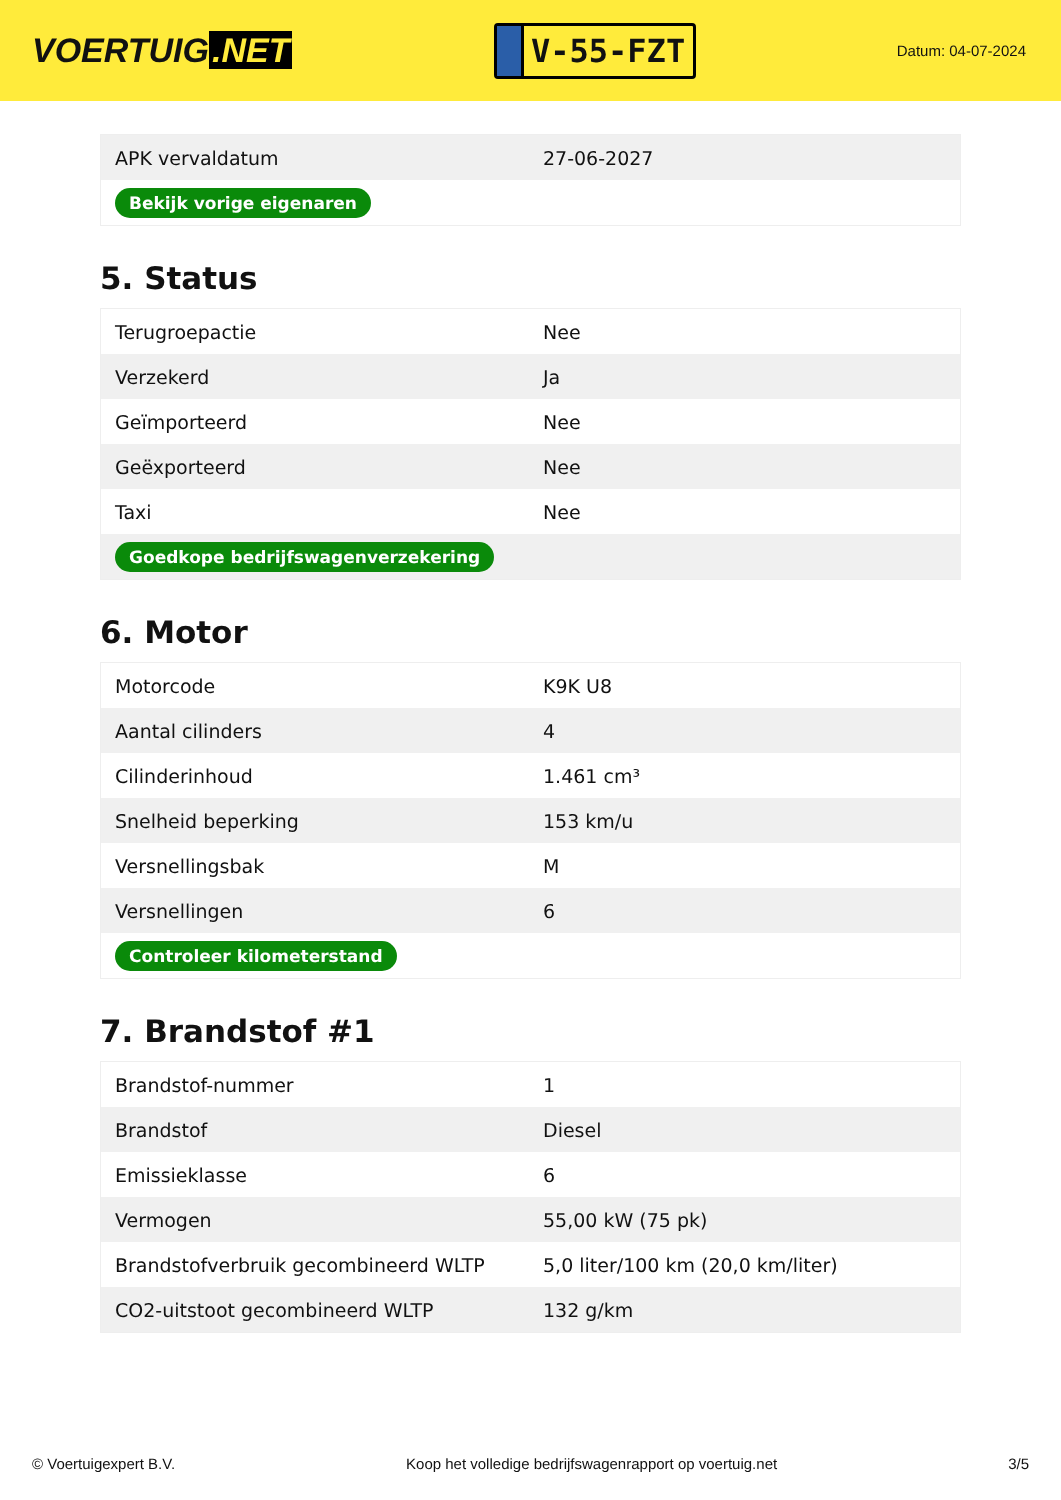VOERTUIG.NET
V-55-FZT
Datum: 04-07-2024
| APK vervaldatum | 27-06-2027 |
| Bekijk vorige eigenaren | |
5. Status
| Terugroepactie | Nee |
| Verzekerd | Ja |
| Geïmporteerd | Nee |
| Geëxporteerd | Nee |
| Taxi | Nee |
| Goedkope bedrijfswagenverzekering | |
6. Motor
| Motorcode | K9K U8 |
| Aantal cilinders | 4 |
| Cilinderinhoud | 1.461 cm³ |
| Snelheid beperking | 153 km/u |
| Versnellingsbak | M |
| Versnellingen | 6 |
| Controleer kilometerstand | |
7. Brandstof #1
| Brandstof-nummer | 1 |
| Brandstof | Diesel |
| Emissieklasse | 6 |
| Vermogen | 55,00 kW (75 pk) |
| Brandstofverbruik gecombineerd WLTP | 5,0 liter/100 km (20,0 km/liter) |
| CO2-uitstoot gecombineerd WLTP | 132 g/km |
© Voertuigexpert B.V. Koop het volledige bedrijfswagenrapport op voertuig.net 3/5